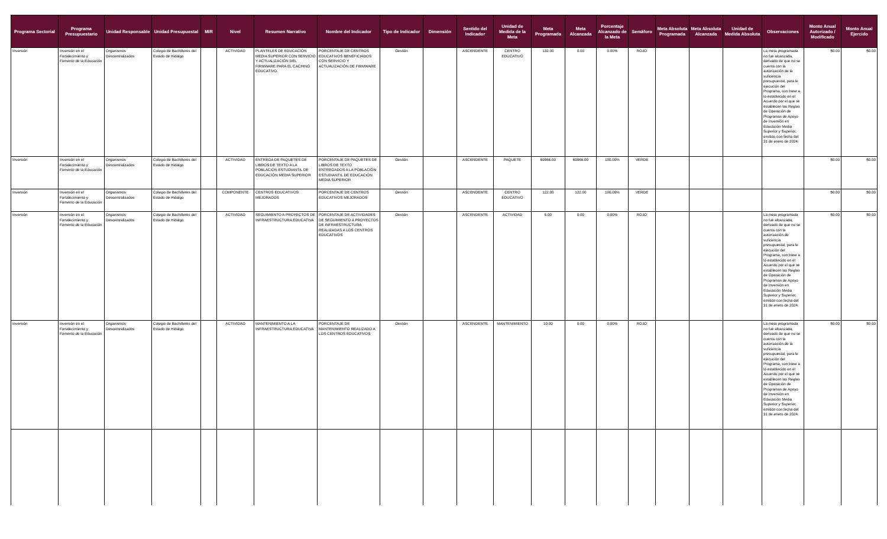| Programa Sectorial | Programa Presupuestario | Unidad Responsable | Unidad Presupuestal | MIR | Nivel | Resumen Narrativo | Nombre del Indicador | Tipo de Indicador | Dimensión | Sentido del Indicador | Unidad de Medida de la Meta | Meta Programada | Meta Alcanzada | Porcentaje Alcanzado de la Meta | Semáforo | Meta Absoluta Programada | Meta Absoluta Alcanzada | Unidad de Medida Absoluta | Observaciones | Monto Anual Autorizado / Modificado | Monto Anual Ejercido |
| --- | --- | --- | --- | --- | --- | --- | --- | --- | --- | --- | --- | --- | --- | --- | --- | --- | --- | --- | --- | --- | --- |
| Inversión | Inversión en el Fortalecimiento y Fomento de la Educación | Organismos Descentralizados | Colegio de Bachilleres del Estado de Hidalgo | | ACTIVIDAD | PLANTELES DE EDUCACIÓN MEDIA SUPERIOR CON SERVICIO Y ACTUALIZACIÓN DEL FIRMWARE PARA EL CACHING EDUCATIVO. | PORCENTAJE DE CENTROS EDUCATIVOS BENEFICIADOS CON SERVICIO Y ACTUALIZACIÓN DE FIRMWARE | Gestión | | ASCENDENTE | CENTRO EDUCATIVO | 132.00 | 0.00 | 0.00% | ROJO | | | | La meta programada no fue alcanzada, derivado de que no se cuenta con la autorización de la suficiencia presupuestal, para le ejecución del Programa, con base a lo establecido en el Acuerdo por el que se establecen las Reglas de Operación de Programas de Apoyo de Inversión en Educación Media Superior y Superior, emitido con fecha del 31 de enero de 2024. | $0.00 | $0.00 |
| Inversión | Inversión en el Fortalecimiento y Fomento de la Educación | Organismos Descentralizados | Colegio de Bachilleres del Estado de Hidalgo | | ACTIVIDAD | ENTREGA DE PAQUETES DE LIBROS DE TEXTO A LA POBLACIÓN ESTUDIANTIL DE EDUCACIÓN MEDIA SUPERIOR | PORCENTAJE DE PAQUETES DE LIBROS DE TEXTO ENTREGADOS A LA POBLACIÓN ESTUDIANTIL DE EDUCACIÓN MEDIA SUPERIOR | Gestión | | ASCENDENTE | PAQUETE | 69966.00 | 69966.00 | 100.00% | VERDE | | | | | $0.00 | $0.00 |
| Inversión | Inversión en el Fortalecimiento y Fomento de la Educación | Organismos Descentralizados | Colegio de Bachilleres del Estado de Hidalgo | | COMPONENTE | CENTROS EDUCATIVOS MEJORADOS | PORCENTAJE DE CENTROS EDUCATIVOS MEJORADOS | Gestión | | ASCENDENTE | CENTRO EDUCATIVO | 122.00 | 122.00 | 100.00% | VERDE | | | | | $0.00 | $0.00 |
| Inversión | Inversión en el Fortalecimiento y Fomento de la Educación | Organismos Descentralizados | Colegio de Bachilleres del Estado de Hidalgo | | ACTIVIDAD | SEGUIMIENTO A PROYECTOS DE INFRAESTRUCTURA EDUCATIVA | PORCENTAJE DE ACTIVIDADES DE SEGUIMIENTO A PROYECTOS DE INFRAESTRUCTURA REALIZADAS A LOS CENTROS EDUCATIVOS | Gestión | | ASCENDENTE | ACTIVIDAD | 5.00 | 0.00 | 0.00% | ROJO | | | | La meta programada no fue alcanzada, derivado de que no se cuenta con la autorización de suficiencia presupuestal, para le ejecución del Programa, con base a lo establecido en el Acuerdo por el que se establecen las Reglas de Operación de Programas de Apoyo de Inversión en Educación Media Superior y Superior, emitido con fecha del 31 de enero de 2024. | $0.00 | $0.00 |
| Inversión | Inversión en el Fortalecimiento y Fomento de la Educación | Organismos Descentralizados | Colegio de Bachilleres del Estado de Hidalgo | | ACTIVIDAD | MANTENIMIENTO A LA INFRAESTRUCTURA EDUCATIVA | PORCENTAJE DE MANTENIMIENTO REALIZADO A LOS CENTROS EDUCATIVOS | Gestión | | ASCENDENTE | MANTENIMIENTO | 10.00 | 0.00 | 0.00% | ROJO | | | | La meta programada no fue alcanzada, derivado de que no se cuenta con la autorización de la suficiencia presupuestal, para le ejecución del Programa, con base a lo establecido en el Acuerdo por el que se establecen las Reglas de Operación de Programas de Apoyo de Inversión en Educación Media Superior y Superior, emitido con fecha del 31 de enero de 2024. | $0.00 | $0.00 |